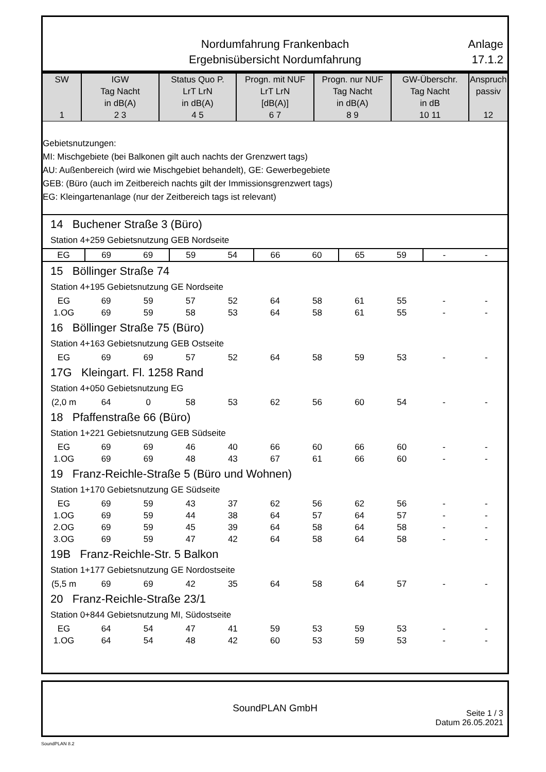Nordumfahrung Frankenbach
Ergebnisübersicht Nordumfahrung
Anlage
17.1.2
| SW 1 | IGW Tag Nacht in dB(A) 2 3 | Status Quo P. LrT LrN in dB(A) 4 5 | Progn. mit NUF LrT LrN [dB(A)] 6 7 | Progn. nur NUF Tag Nacht in dB(A) 8 9 | GW-Überschr. Tag Nacht in dB 10 11 | Anspruch passiv 12 |
| --- | --- | --- | --- | --- | --- | --- |
Gebietsnutzungen:
MI: Mischgebiete (bei Balkonen gilt auch nachts der Grenzwert tags)
AU: Außenbereich (wird wie Mischgebiet behandelt), GE: Gewerbegebiete
GEB: (Büro (auch im Zeitbereich nachts gilt der Immissionsgrenzwert tags)
EG: Kleingartenanlage (nur der Zeitbereich tags ist relevant)
| 14 Buchener Straße 3 (Büro) | | | | | | | | | | |
| Station 4+259 Gebietsnutzung GEB Nordseite | | | | | | | | | | |
| EG | 69 | 69 | 59 | 54 | 66 | 60 | 65 | 59 | - | - |
| 15 Böllinger Straße 74 | | | | | | | | | | |
| Station 4+195 Gebietsnutzung GE Nordseite | | | | | | | | | | |
| EG | 69 | 59 | 57 | 52 | 64 | 58 | 61 | 55 | - | - |
| 1.OG | 69 | 59 | 58 | 53 | 64 | 58 | 61 | 55 | - | - |
| 16 Böllinger Straße 75 (Büro) | | | | | | | | | | |
| Station 4+163 Gebietsnutzung GEB Ostseite | | | | | | | | | | |
| EG | 69 | 69 | 57 | 52 | 64 | 58 | 59 | 53 | - | - |
| 17G Kleingart. Fl. 1258 Rand | | | | | | | | | | |
| Station 4+050 Gebietsnutzung EG | | | | | | | | | | |
| (2,0 m | 64 | 0 | 58 | 53 | 62 | 56 | 60 | 54 | - | - |
| 18 Pfaffenstraße 66 (Büro) | | | | | | | | | | |
| Station 1+221 Gebietsnutzung GEB Südseite | | | | | | | | | | |
| EG | 69 | 69 | 46 | 40 | 66 | 60 | 66 | 60 | - | - |
| 1.OG | 69 | 69 | 48 | 43 | 67 | 61 | 66 | 60 | - | - |
| 19 Franz-Reichle-Straße 5 (Büro und Wohnen) | | | | | | | | | | |
| Station 1+170 Gebietsnutzung GE Südseite | | | | | | | | | | |
| EG | 69 | 59 | 43 | 37 | 62 | 56 | 62 | 56 | - | - |
| 1.OG | 69 | 59 | 44 | 38 | 64 | 57 | 64 | 57 | - | - |
| 2.OG | 69 | 59 | 45 | 39 | 64 | 58 | 64 | 58 | - | - |
| 3.OG | 69 | 59 | 47 | 42 | 64 | 58 | 64 | 58 | - | - |
| 19B Franz-Reichle-Str. 5 Balkon | | | | | | | | | | |
| Station 1+177 Gebietsnutzung GE Nordostseite | | | | | | | | | | |
| (5,5 m | 69 | 69 | 42 | 35 | 64 | 58 | 64 | 57 | - | - |
| 20 Franz-Reichle-Straße 23/1 | | | | | | | | | | |
| Station 0+844 Gebietsnutzung MI, Südostseite | | | | | | | | | | |
| EG | 64 | 54 | 47 | 41 | 59 | 53 | 59 | 53 | - | - |
| 1.OG | 64 | 54 | 48 | 42 | 60 | 53 | 59 | 53 | - | - |
SoundPLAN GmbH
Seite 1 / 3
Datum 26.05.2021
SoundPLAN 8.2